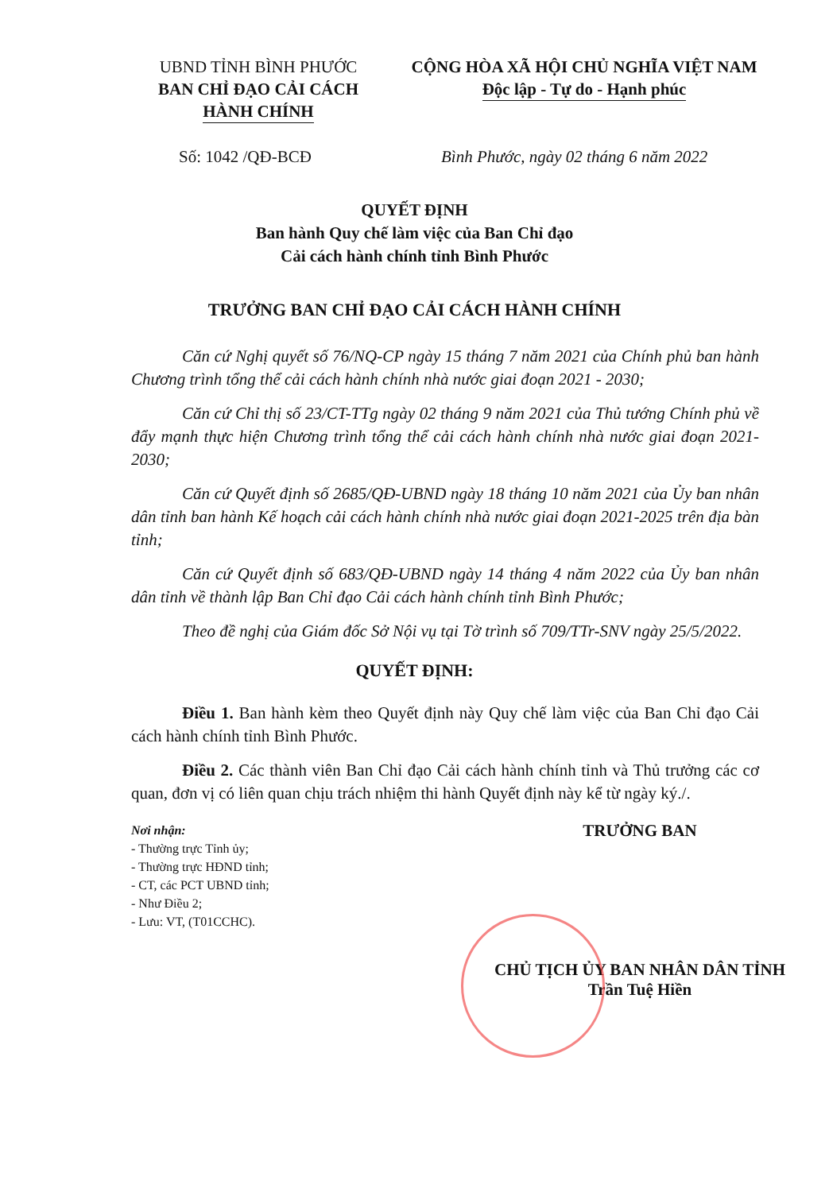UBND TỈNH BÌNH PHƯỚC
BAN CHỈ ĐẠO CẢI CÁCH
HÀNH CHÍNH
CỘNG HÒA XÃ HỘI CHỦ NGHĨA VIỆT NAM
Độc lập - Tự do - Hạnh phúc
Số: 1042 /QĐ-BCĐ Bình Phước, ngày 02 tháng 6 năm 2022
QUYẾT ĐỊNH
Ban hành Quy chế làm việc của Ban Chỉ đạo
Cải cách hành chính tỉnh Bình Phước
TRƯỞNG BAN CHỈ ĐẠO CẢI CÁCH HÀNH CHÍNH
Căn cứ Nghị quyết số 76/NQ-CP ngày 15 tháng 7 năm 2021 của Chính phủ ban hành Chương trình tổng thể cải cách hành chính nhà nước giai đoạn 2021 - 2030;
Căn cứ Chỉ thị số 23/CT-TTg ngày 02 tháng 9 năm 2021 của Thủ tướng Chính phủ về đẩy mạnh thực hiện Chương trình tổng thể cải cách hành chính nhà nước giai đoạn 2021-2030;
Căn cứ Quyết định số 2685/QĐ-UBND ngày 18 tháng 10 năm 2021 của Ủy ban nhân dân tỉnh ban hành Kế hoạch cải cách hành chính nhà nước giai đoạn 2021-2025 trên địa bàn tỉnh;
Căn cứ Quyết định số 683/QĐ-UBND ngày 14 tháng 4 năm 2022 của Ủy ban nhân dân tỉnh về thành lập Ban Chỉ đạo Cải cách hành chính tỉnh Bình Phước;
Theo đề nghị của Giám đốc Sở Nội vụ tại Tờ trình số 709/TTr-SNV ngày 25/5/2022.
QUYẾT ĐỊNH:
Điều 1. Ban hành kèm theo Quyết định này Quy chế làm việc của Ban Chỉ đạo Cải cách hành chính tỉnh Bình Phước.
Điều 2. Các thành viên Ban Chỉ đạo Cải cách hành chính tỉnh và Thủ trưởng các cơ quan, đơn vị có liên quan chịu trách nhiệm thi hành Quyết định này kể từ ngày ký./.
Nơi nhận:
- Thường trực Tỉnh ủy;
- Thường trực HĐND tỉnh;
- CT, các PCT UBND tỉnh;
- Như Điều 2;
- Lưu: VT, (T01CCHC).
TRƯỞNG BAN
CHỦ TỊCH ỦY BAN NHÂN DÂN TỈNH
Trần Tuệ Hiền